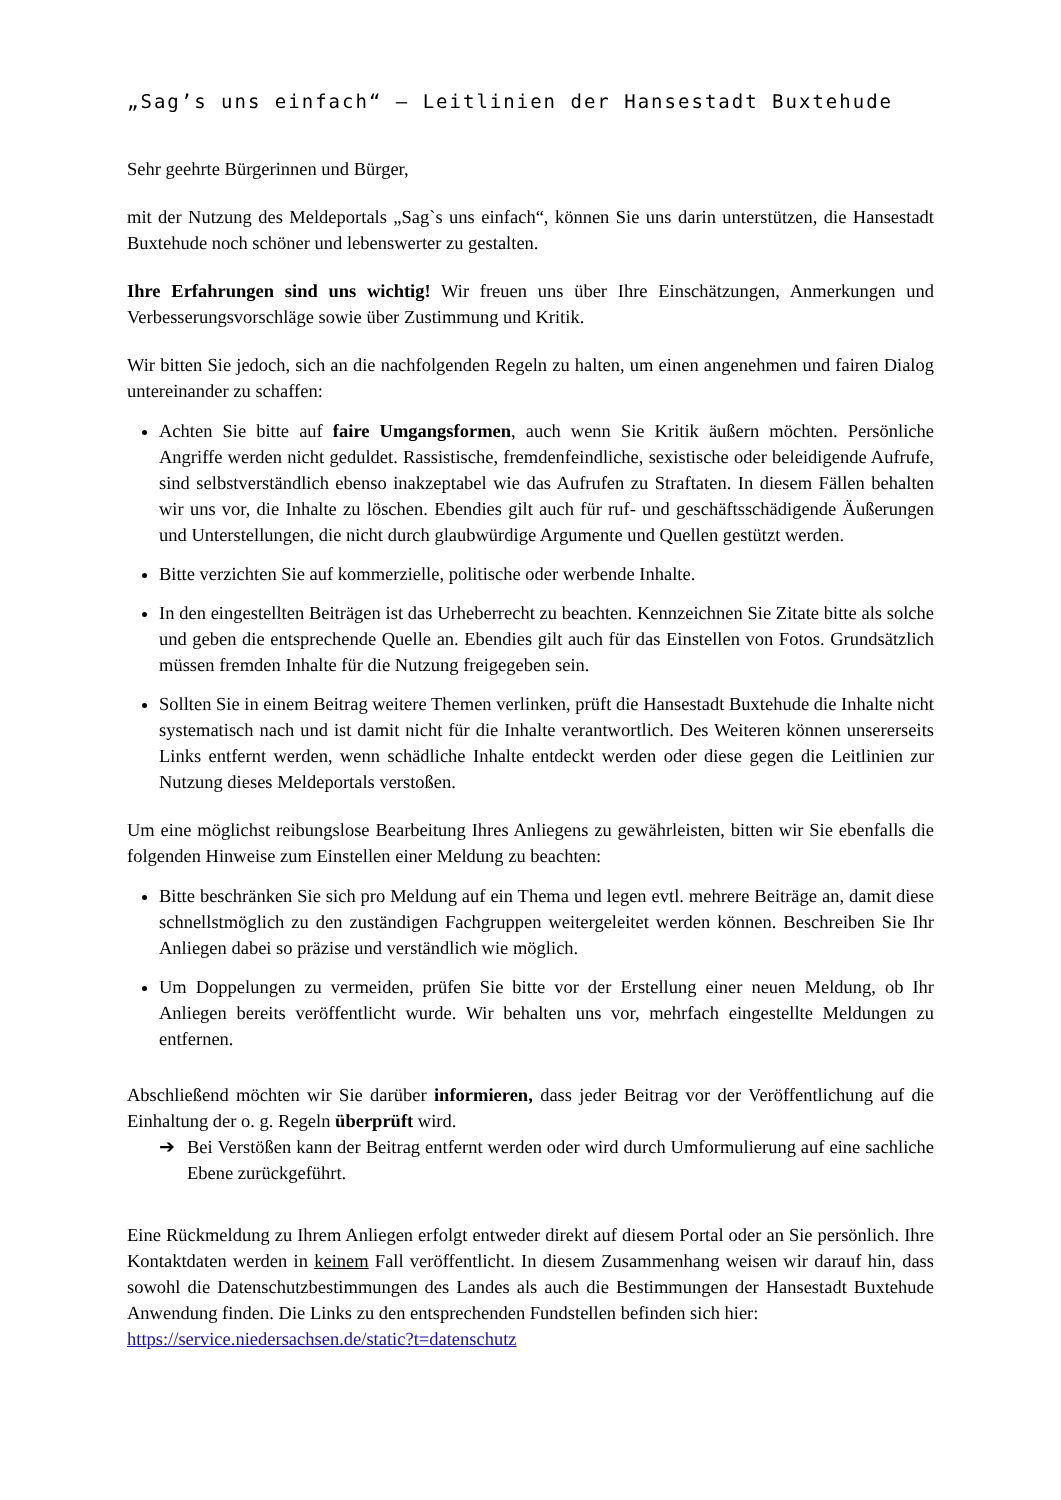„Sag’s uns einfach“ – Leitlinien der Hansestadt Buxtehude
Sehr geehrte Bürgerinnen und Bürger,
mit der Nutzung des Meldeportals „Sag`s uns einfach“, können Sie uns darin unterstützen, die Hansestadt Buxtehude noch schöner und lebenswerter zu gestalten.
Ihre Erfahrungen sind uns wichtig! Wir freuen uns über Ihre Einschätzungen, Anmerkungen und Verbesserungsvorschläge sowie über Zustimmung und Kritik.
Wir bitten Sie jedoch, sich an die nachfolgenden Regeln zu halten, um einen angenehmen und fairen Dialog untereinander zu schaffen:
Achten Sie bitte auf faire Umgangsformen, auch wenn Sie Kritik äußern möchten. Persönliche Angriffe werden nicht geduldet. Rassistische, fremdenfeindliche, sexistische oder beleidigende Aufrufe, sind selbstverständlich ebenso inakzeptabel wie das Aufrufen zu Straftaten. In diesem Fällen behalten wir uns vor, die Inhalte zu löschen. Ebendies gilt auch für ruf- und geschäftsschädigende Äußerungen und Unterstellungen, die nicht durch glaubwürdige Argumente und Quellen gestützt werden.
Bitte verzichten Sie auf kommerzielle, politische oder werbende Inhalte.
In den eingestellten Beiträgen ist das Urheberrecht zu beachten. Kennzeichnen Sie Zitate bitte als solche und geben die entsprechende Quelle an. Ebendies gilt auch für das Einstellen von Fotos. Grundsätzlich müssen fremden Inhalte für die Nutzung freigegeben sein.
Sollten Sie in einem Beitrag weitere Themen verlinken, prüft die Hansestadt Buxtehude die Inhalte nicht systematisch nach und ist damit nicht für die Inhalte verantwortlich. Des Weiteren können unsererseits Links entfernt werden, wenn schädliche Inhalte entdeckt werden oder diese gegen die Leitlinien zur Nutzung dieses Meldeportals verstoßen.
Um eine möglichst reibungslose Bearbeitung Ihres Anliegens zu gewährleisten, bitten wir Sie ebenfalls die folgenden Hinweise zum Einstellen einer Meldung zu beachten:
Bitte beschränken Sie sich pro Meldung auf ein Thema und legen evtl. mehrere Beiträge an, damit diese schnellstmöglich zu den zuständigen Fachgruppen weitergeleitet werden können. Beschreiben Sie Ihr Anliegen dabei so präzise und verständlich wie möglich.
Um Doppelungen zu vermeiden, prüfen Sie bitte vor der Erstellung einer neuen Meldung, ob Ihr Anliegen bereits veröffentlicht wurde. Wir behalten uns vor, mehrfach eingestellte Meldungen zu entfernen.
Abschließend möchten wir Sie darüber informieren, dass jeder Beitrag vor der Veröffentlichung auf die Einhaltung der o. g. Regeln überprüft wird.
➔ Bei Verstößen kann der Beitrag entfernt werden oder wird durch Umformulierung auf eine sachliche Ebene zurückgeführt.
Eine Rückmeldung zu Ihrem Anliegen erfolgt entweder direkt auf diesem Portal oder an Sie persönlich. Ihre Kontaktdaten werden in keinem Fall veröffentlicht. In diesem Zusammenhang weisen wir darauf hin, dass sowohl die Datenschutzbestimmungen des Landes als auch die Bestimmungen der Hansestadt Buxtehude Anwendung finden. Die Links zu den entsprechenden Fundstellen befinden sich hier:
https://service.niedersachsen.de/static?t=datenschutz